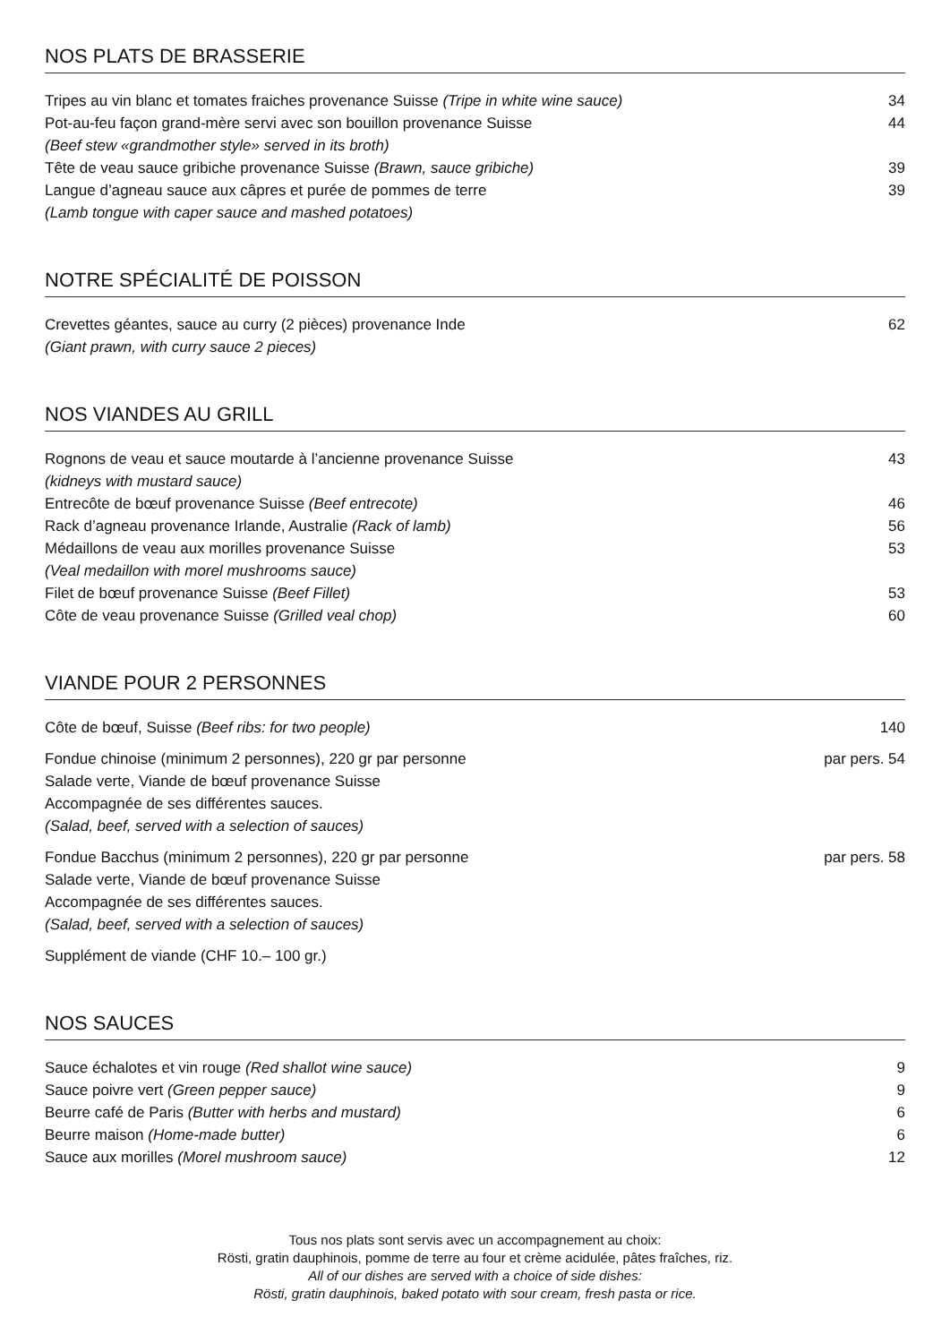NOS PLATS DE BRASSERIE
Tripes au vin blanc et tomates fraiches provenance Suisse (Tripe in white wine sauce) 34
Pot-au-feu façon grand-mère servi avec son bouillon provenance Suisse 44
(Beef stew «grandmother style» served in its broth)
Tête de veau sauce gribiche provenance Suisse (Brawn, sauce gribiche) 39
Langue d’agneau sauce aux câpres et purée de pommes de terre 39
(Lamb tongue with caper sauce and mashed potatoes)
NOTRE SPÉCIALITÉ DE POISSON
Crevettes géantes, sauce au curry (2 pièces) provenance Inde 62
(Giant prawn, with curry sauce 2 pieces)
NOS VIANDES AU GRILL
Rognons de veau et sauce moutarde à l’ancienne provenance Suisse 43
(kidneys with mustard sauce)
Entrecôte de bœuf provenance Suisse (Beef entrecote) 46
Rack d’agneau provenance Irlande, Australie (Rack of lamb) 56
Médaillons de veau aux morilles provenance Suisse 53
(Veal medaillon with morel mushrooms sauce)
Filet de bœuf provenance Suisse (Beef Fillet) 53
Côte de veau provenance Suisse (Grilled veal chop) 60
VIANDE POUR 2 PERSONNES
Côte de bœuf, Suisse (Beef ribs: for two people) 140
Fondue chinoise (minimum 2 personnes), 220 gr par personne par pers. 54
Salade verte, Viande de bœuf provenance Suisse
Accompagnée de ses différentes sauces.
(Salad, beef, served with a selection of sauces)
Fondue Bacchus (minimum 2 personnes), 220 gr par personne par pers. 58
Salade verte, Viande de bœuf provenance Suisse
Accompagnée de ses différentes sauces.
(Salad, beef, served with a selection of sauces)
Supplément de viande (CHF 10.– 100 gr.)
NOS SAUCES
Sauce échalotes et vin rouge (Red shallot wine sauce) 9
Sauce poivre vert (Green pepper sauce) 9
Beurre café de Paris (Butter with herbs and mustard) 6
Beurre maison (Home-made butter) 6
Sauce aux morilles (Morel mushroom sauce) 12
Tous nos plats sont servis avec un accompagnement au choix:
Rösti, gratin dauphinois, pomme de terre au four et crème acidulée, pâtes fraîches, riz.
All of our dishes are served with a choice of side dishes:
Rösti, gratin dauphinois, baked potato with sour cream, fresh pasta or rice.